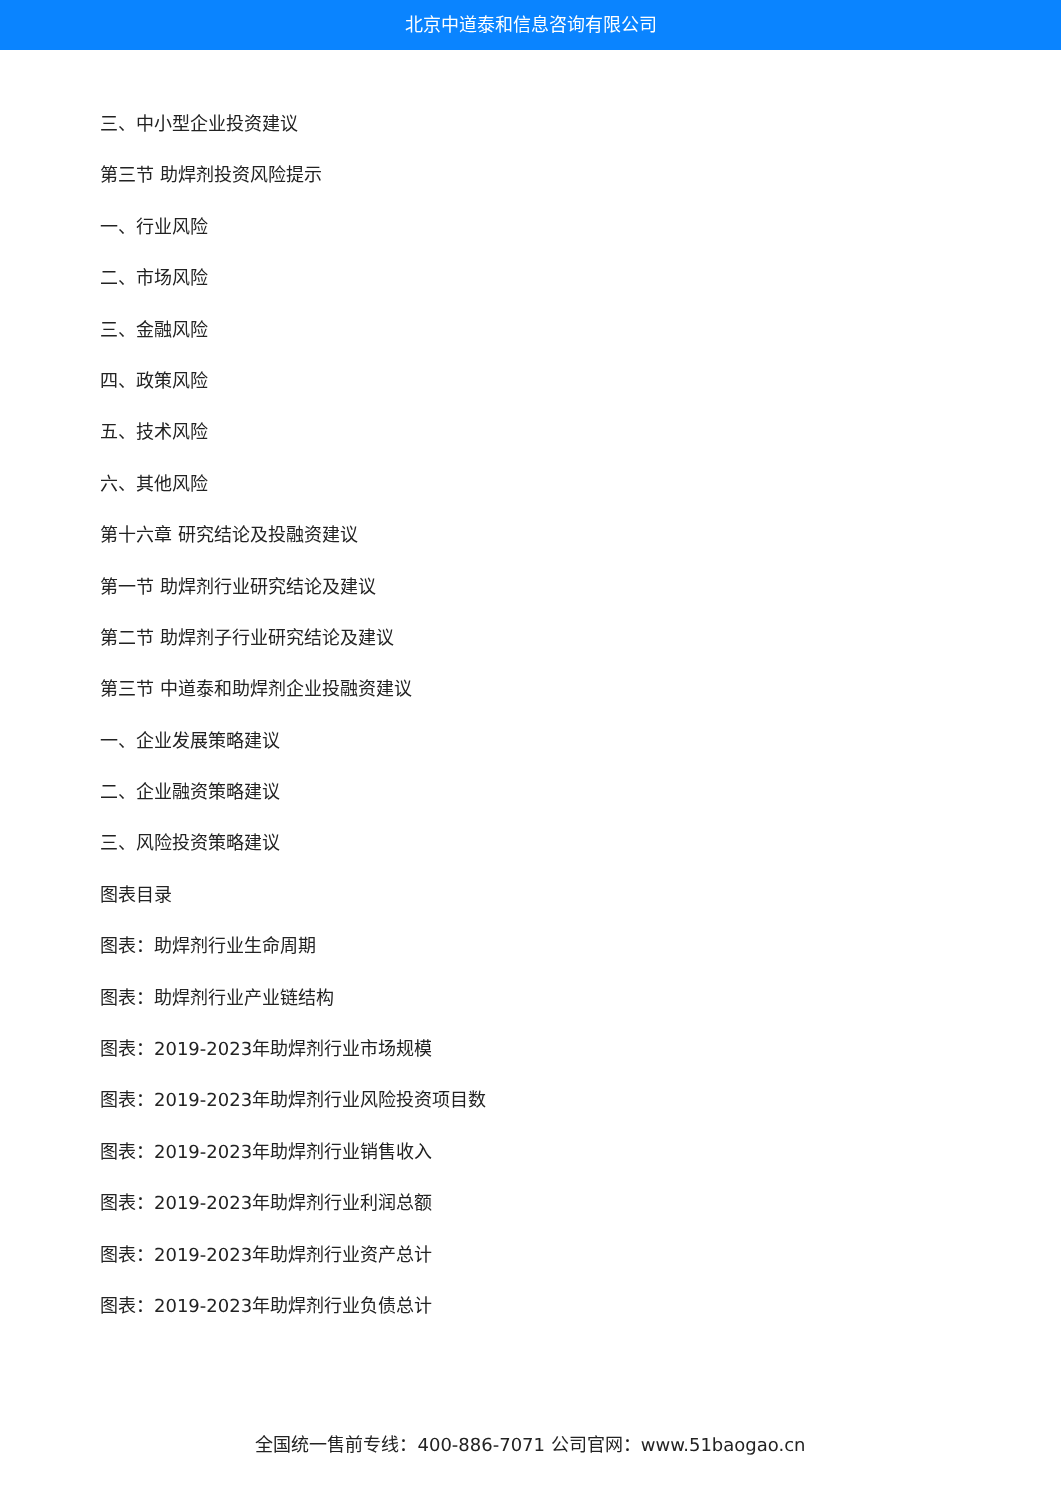北京中道泰和信息咨询有限公司
三、中小型企业投资建议
第三节 助焊剂投资风险提示
一、行业风险
二、市场风险
三、金融风险
四、政策风险
五、技术风险
六、其他风险
第十六章 研究结论及投融资建议
第一节 助焊剂行业研究结论及建议
第二节 助焊剂子行业研究结论及建议
第三节 中道泰和助焊剂企业投融资建议
一、企业发展策略建议
二、企业融资策略建议
三、风险投资策略建议
图表目录
图表：助焊剂行业生命周期
图表：助焊剂行业产业链结构
图表：2019-2023年助焊剂行业市场规模
图表：2019-2023年助焊剂行业风险投资项目数
图表：2019-2023年助焊剂行业销售收入
图表：2019-2023年助焊剂行业利润总额
图表：2019-2023年助焊剂行业资产总计
图表：2019-2023年助焊剂行业负债总计
全国统一售前专线：400-886-7071 公司官网：www.51baogao.cn